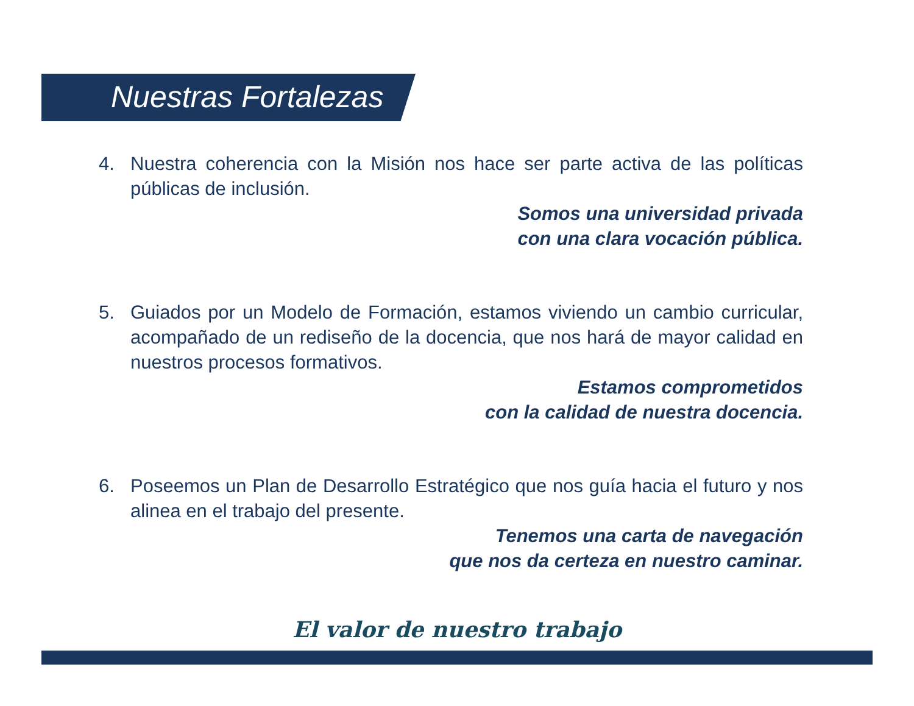Nuestras Fortalezas
4. Nuestra coherencia con la Misión nos hace ser parte activa de las políticas públicas de inclusión.
Somos una universidad privada
con una clara vocación pública.
5. Guiados por un Modelo de Formación, estamos viviendo un cambio curricular, acompañado de un rediseño de la docencia, que nos hará de mayor calidad en nuestros procesos formativos.
Estamos comprometidos
con la calidad de nuestra docencia.
6. Poseemos un Plan de Desarrollo Estratégico que nos guía hacia el futuro y nos alinea en el trabajo del presente.
Tenemos una carta de navegación
que nos da certeza en nuestro caminar.
El valor de nuestro trabajo